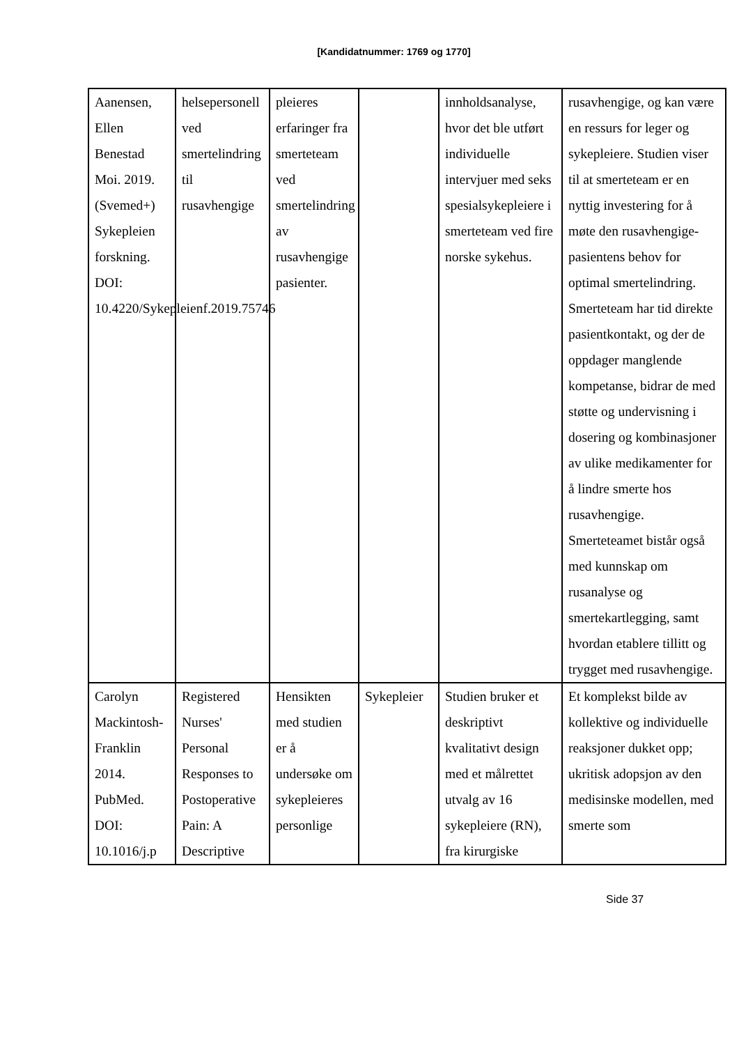[Kandidatnummer: 1769 og 1770]
| Aanensen, Ellen Benestad Moi. 2019. (Svemed+) Sykepleien forskning. DOI: 10.4220/Sykepleienf.2019.75746 | helsepersonell ved smertelindring til rusavhengige | pleieres erfaringer fra smerteteam ved smertelindring av rusavhengige pasienter. | | innholdsanalyse, hvor det ble utført individuelle intervjuer med seks spesialsykepleiere i smerteteam ved fire norske sykehus. | rusavhengige, og kan være en ressurs for leger og sykepleiere. Studien viser til at smerteteam er en nyttig investering for å møte den rusavhengige-pasientens behov for optimal smertelindring. Smerteteam har tid direkte pasientkontakt, og der de oppdager manglende kompetanse, bidrar de med støtte og undervisning i dosering og kombinasjoner av ulike medikamenter for å lindre smerte hos rusavhengige. Smerteteamet bistår også med kunnskap om rusanalyse og smertekartlegging, samt hvordan etablere tillitt og trygget med rusavhengige. |
| Carolyn Mackintosh-Franklin 2014. PubMed. DOI: 10.1016/j.p | Registered Nurses' Personal Responses to Postoperative Pain: A Descriptive | Hensikten med studien er å undersøke om sykepleieres personlige | Sykepleier | Studien bruker et deskriptivt kvalitativt design med et målrettet utvalg av 16 sykepleiere (RN), fra kirurgiske | Et komplekst bilde av kollektive og individuelle reaksjoner dukket opp; ukritisk adopsjon av den medisinske modellen, med smerte som |
Side 37